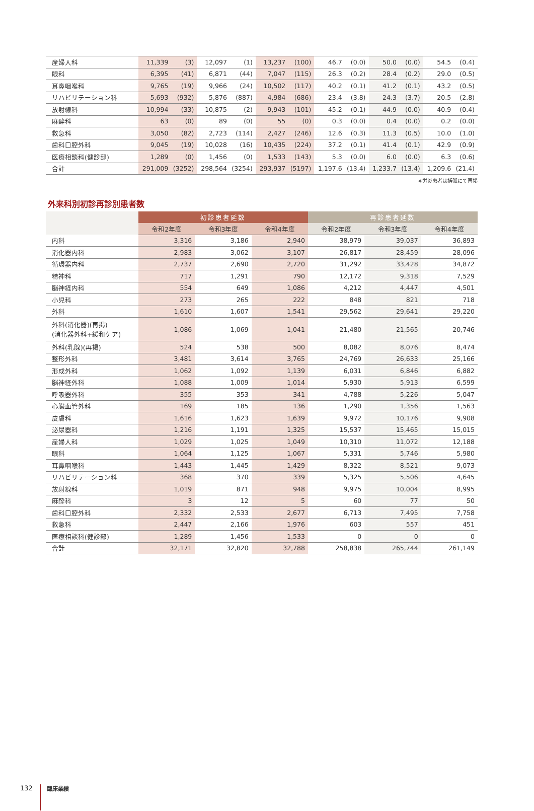| 産婦人科 | 11,339 | (3) | 12,097 | (1) | 13,237 | (100) | 46.7 | (0.0) | 50.0 | (0.0) | 54.5 | (0.4) |
| 眼科 | 6,395 | (41) | 6,871 | (44) | 7,047 | (115) | 26.3 | (0.2) | 28.4 | (0.2) | 29.0 | (0.5) |
| 耳鼻咽喉科 | 9,765 | (19) | 9,966 | (24) | 10,502 | (117) | 40.2 | (0.1) | 41.2 | (0.1) | 43.2 | (0.5) |
| リハビリテーション科 | 5,693 | (932) | 5,876 | (887) | 4,984 | (686) | 23.4 | (3.8) | 24.3 | (3.7) | 20.5 | (2.8) |
| 放射線科 | 10,994 | (33) | 10,875 | (2) | 9,943 | (101) | 45.2 | (0.1) | 44.9 | (0.0) | 40.9 | (0.4) |
| 麻酔科 | 63 | (0) | 89 | (0) | 55 | (0) | 0.3 | (0.0) | 0.4 | (0.0) | 0.2 | (0.0) |
| 救急科 | 3,050 | (82) | 2,723 | (114) | 2,427 | (246) | 12.6 | (0.3) | 11.3 | (0.5) | 10.0 | (1.0) |
| 歯科口腔外科 | 9,045 | (19) | 10,028 | (16) | 10,435 | (224) | 37.2 | (0.1) | 41.4 | (0.1) | 42.9 | (0.9) |
| 医療相談科(健診部) | 1,289 | (0) | 1,456 | (0) | 1,533 | (143) | 5.3 | (0.0) | 6.0 | (0.0) | 6.3 | (0.6) |
| 合計 | 291,009 | (3252) | 298,564 | (3254) | 293,937 | (5197) | 1,197.6 | (13.4) | 1,233.7 | (13.4) | 1,209.6 | (21.4) |
※労災患者は括弧にて再掲
外来科別初診再診別患者数
| | 初診患者延数 | | | 再診患者延数 | | |
| --- | --- | --- | --- | --- | --- | --- |
| | 令和2年度 | 令和3年度 | 令和4年度 | 令和2年度 | 令和3年度 | 令和4年度 |
| 内科 | 3,316 | 3,186 | 2,940 | 38,979 | 39,037 | 36,893 |
| 消化器内科 | 2,983 | 3,062 | 3,107 | 26,817 | 28,459 | 28,096 |
| 循環器内科 | 2,737 | 2,690 | 2,720 | 31,292 | 33,428 | 34,872 |
| 精神科 | 717 | 1,291 | 790 | 12,172 | 9,318 | 7,529 |
| 脳神経内科 | 554 | 649 | 1,086 | 4,212 | 4,447 | 4,501 |
| 小児科 | 273 | 265 | 222 | 848 | 821 | 718 |
| 外科 | 1,610 | 1,607 | 1,541 | 29,562 | 29,641 | 29,220 |
| 外科(消化器)(再掲) (消化器外科+緩和ケア) | 1,086 | 1,069 | 1,041 | 21,480 | 21,565 | 20,746 |
| 外科(乳腺)(再掲) | 524 | 538 | 500 | 8,082 | 8,076 | 8,474 |
| 整形外科 | 3,481 | 3,614 | 3,765 | 24,769 | 26,633 | 25,166 |
| 形成外科 | 1,062 | 1,092 | 1,139 | 6,031 | 6,846 | 6,882 |
| 脳神経外科 | 1,088 | 1,009 | 1,014 | 5,930 | 5,913 | 6,599 |
| 呼吸器外科 | 355 | 353 | 341 | 4,788 | 5,226 | 5,047 |
| 心臓血管外科 | 169 | 185 | 136 | 1,290 | 1,356 | 1,563 |
| 皮膚科 | 1,616 | 1,623 | 1,639 | 9,972 | 10,176 | 9,908 |
| 泌尿器科 | 1,216 | 1,191 | 1,325 | 15,537 | 15,465 | 15,015 |
| 産婦人科 | 1,029 | 1,025 | 1,049 | 10,310 | 11,072 | 12,188 |
| 眼科 | 1,064 | 1,125 | 1,067 | 5,331 | 5,746 | 5,980 |
| 耳鼻咽喉科 | 1,443 | 1,445 | 1,429 | 8,322 | 8,521 | 9,073 |
| リハビリテーション科 | 368 | 370 | 339 | 5,325 | 5,506 | 4,645 |
| 放射線科 | 1,019 | 871 | 948 | 9,975 | 10,004 | 8,995 |
| 麻酔科 | 3 | 12 | 5 | 60 | 77 | 50 |
| 歯科口腔外科 | 2,332 | 2,533 | 2,677 | 6,713 | 7,495 | 7,758 |
| 救急科 | 2,447 | 2,166 | 1,976 | 603 | 557 | 451 |
| 医療相談科(健診部) | 1,289 | 1,456 | 1,533 | 0 | 0 | 0 |
| 合計 | 32,171 | 32,820 | 32,788 | 258,838 | 265,744 | 261,149 |
132
臨床業績